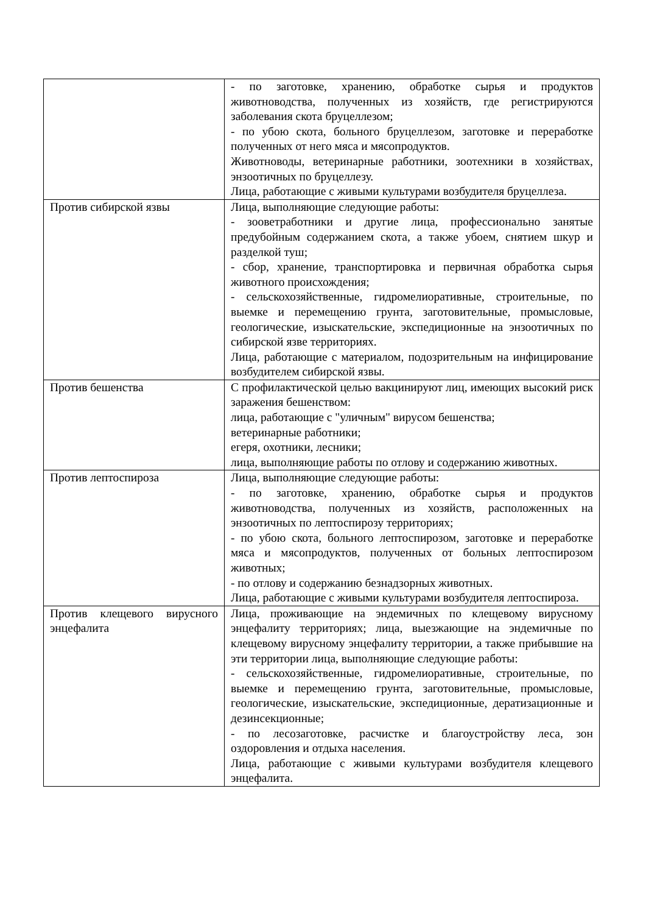| | - по заготовке, хранению, обработке сырья и продуктов животноводства, полученных из хозяйств, где регистрируются заболевания скота бруцеллезом; - по убою скота, больного бруцеллезом, заготовке и переработке полученных от него мяса и мясопродуктов. Животноводы, ветеринарные работники, зоотехники в хозяйствах, энзоотичных по бруцеллезу. Лица, работающие с живыми культурами возбудителя бруцеллеза. |
| Против сибирской язвы | Лица, выполняющие следующие работы: - зооветработники и другие лица, профессионально занятые предубойным содержанием скота, а также убоем, снятием шкур и разделкой туш; - сбор, хранение, транспортировка и первичная обработка сырья животного происхождения; - сельскохозяйственные, гидромелиоративные, строительные, по выемке и перемещению грунта, заготовительные, промысловые, геологические, изыскательские, экспедиционные на энзоотичных по сибирской язве территориях. Лица, работающие с материалом, подозрительным на инфицирование возбудителем сибирской язвы. |
| Против бешенства | С профилактической целью вакцинируют лиц, имеющих высокий риск заражения бешенством: лица, работающие с "уличным" вирусом бешенства; ветеринарные работники; егеря, охотники, лесники; лица, выполняющие работы по отлову и содержанию животных. |
| Против лептоспироза | Лица, выполняющие следующие работы: - по заготовке, хранению, обработке сырья и продуктов животноводства, полученных из хозяйств, расположенных на энзоотичных по лептоспирозу территориях; - по убою скота, больного лептоспирозом, заготовке и переработке мяса и мясопродуктов, полученных от больных лептоспирозом животных; - по отлову и содержанию безнадзорных животных. Лица, работающие с живыми культурами возбудителя лептоспироза. |
| Против клещевого вирусного энцефалита | Лица, проживающие на эндемичных по клещевому вирусному энцефалиту территориях; лица, выезжающие на эндемичные по клещевому вирусному энцефалиту территории, а также прибывшие на эти территории лица, выполняющие следующие работы: - сельскохозяйственные, гидромелиоративные, строительные, по выемке и перемещению грунта, заготовительные, промысловые, геологические, изыскательские, экспедиционные, дератизационные и дезинсекционные; - по лесозаготовке, расчистке и благоустройству леса, зон оздоровления и отдыха населения. Лица, работающие с живыми культурами возбудителя клещевого энцефалита. |